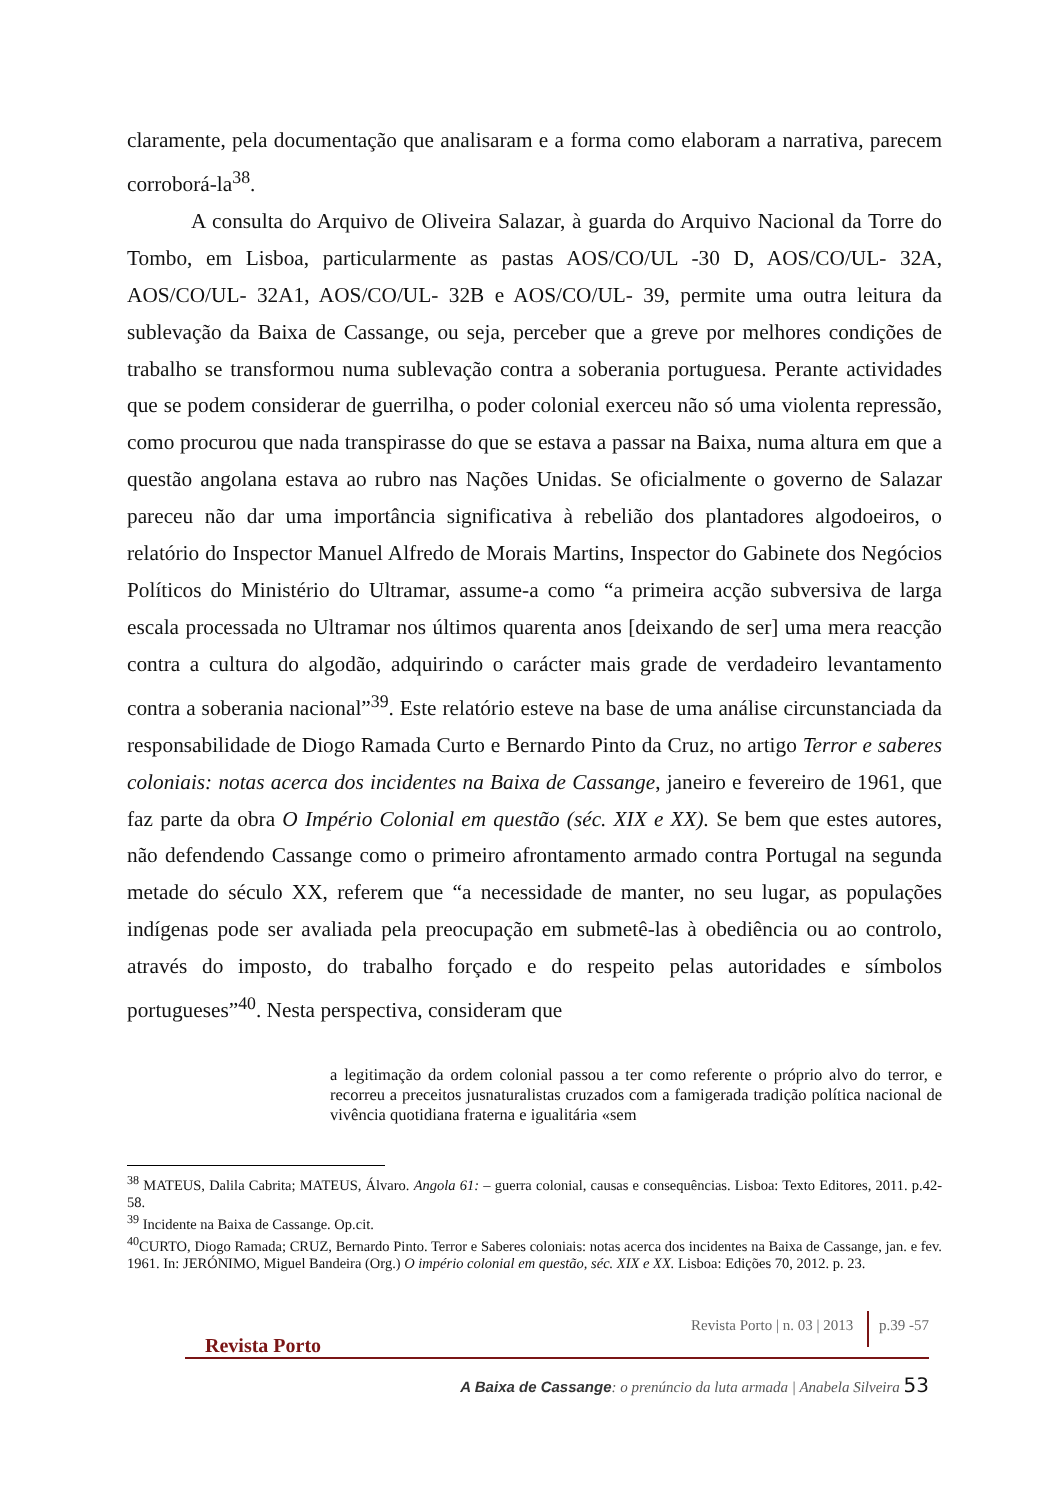claramente, pela documentação que analisaram e a forma como elaboram a narrativa, parecem corroborá-la<sup>38</sup>.
A consulta do Arquivo de Oliveira Salazar, à guarda do Arquivo Nacional da Torre do Tombo, em Lisboa, particularmente as pastas AOS/CO/UL -30 D, AOS/CO/UL- 32A, AOS/CO/UL- 32A1, AOS/CO/UL- 32B e AOS/CO/UL- 39, permite uma outra leitura da sublevação da Baixa de Cassange, ou seja, perceber que a greve por melhores condições de trabalho se transformou numa sublevação contra a soberania portuguesa. Perante actividades que se podem considerar de guerrilha, o poder colonial exerceu não só uma violenta repressão, como procurou que nada transpirasse do que se estava a passar na Baixa, numa altura em que a questão angolana estava ao rubro nas Nações Unidas. Se oficialmente o governo de Salazar pareceu não dar uma importância significativa à rebelião dos plantadores algodoeiros, o relatório do Inspector Manuel Alfredo de Morais Martins, Inspector do Gabinete dos Negócios Políticos do Ministério do Ultramar, assume-a como “a primeira acção subversiva de larga escala processada no Ultramar nos últimos quarenta anos [deixando de ser] uma mera reacção contra a cultura do algodão, adquirindo o carácter mais grade de verdadeiro levantamento contra a soberania nacional”<sup>39</sup>. Este relatório esteve na base de uma análise circunstanciada da responsabilidade de Diogo Ramada Curto e Bernardo Pinto da Cruz, no artigo Terror e saberes coloniais: notas acerca dos incidentes na Baixa de Cassange, janeiro e fevereiro de 1961, que faz parte da obra O Império Colonial em questão (séc. XIX e XX). Se bem que estes autores, não defendendo Cassange como o primeiro afrontamento armado contra Portugal na segunda metade do século XX, referem que “a necessidade de manter, no seu lugar, as populações indígenas pode ser avaliada pela preocupação em submetê-las à obediência ou ao controlo, através do imposto, do trabalho forçado e do respeito pelas autoridades e símbolos portugueses”<sup>40</sup>. Nesta perspectiva, consideram que
a legitimação da ordem colonial passou a ter como referente o próprio alvo do terror, e recorreu a preceitos jusnaturalistas cruzados com a famigerada tradição política nacional de vivência quotidiana fraterna e igualitária «sem
<sup>38</sup> MATEUS, Dalila Cabrita; MATEUS, Álvaro. Angola 61: – guerra colonial, causas e consequências. Lisboa: Texto Editores, 2011. p.42-58.
<sup>39</sup> Incidente na Baixa de Cassange. Op.cit.
<sup>40</sup>CURTO, Diogo Ramada; CRUZ, Bernardo Pinto. Terror e Saberes coloniais: notas acerca dos incidentes na Baixa de Cassange, jan. e fev. 1961. In: JERÓNIMO, Miguel Bandeira (Org.) O império colonial em questão, séc. XIX e XX. Lisboa: Edições 70, 2012. p. 23.
Revista Porto | n. 03 | 2013 p.39 -57
Revista Porto
A Baixa de Cassange: o prenúncio da luta armada | Anabela Silveira 53